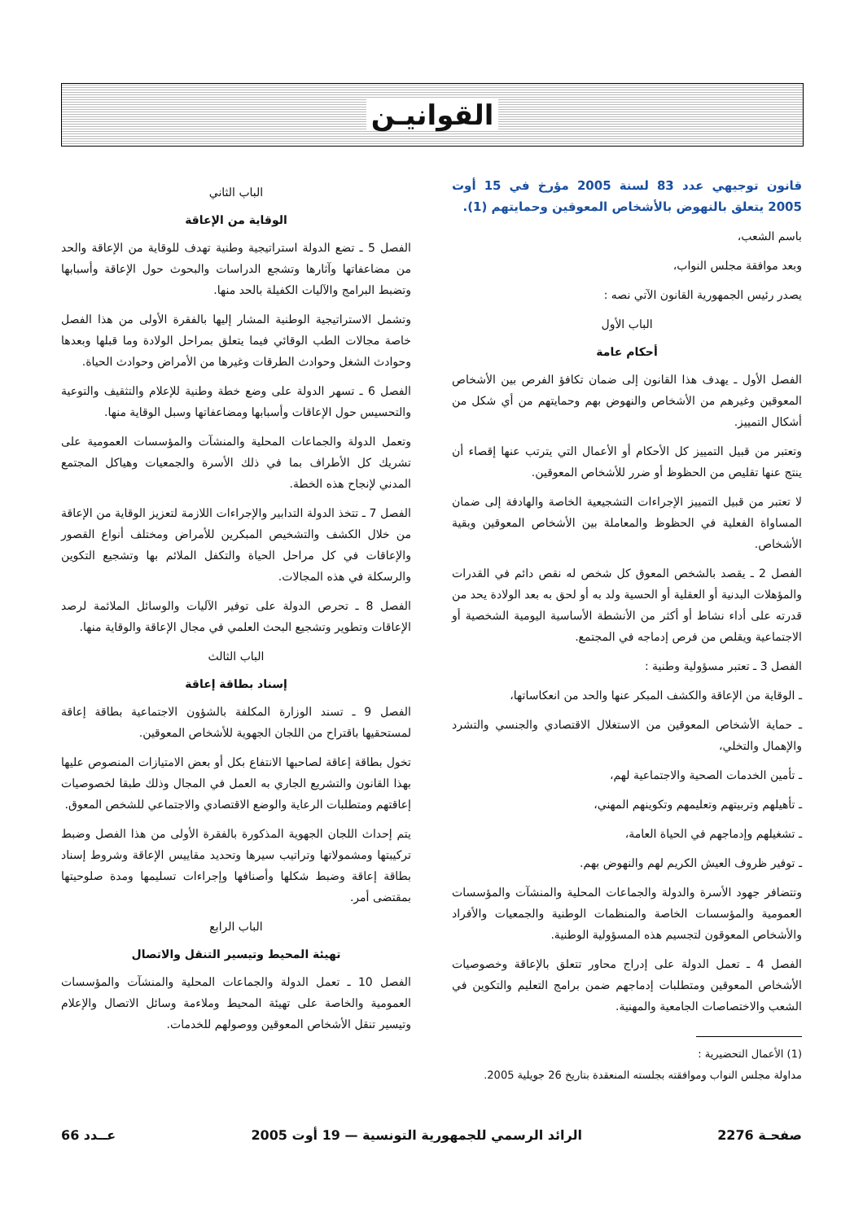القوانيـن
قانون توجيهي عدد 83 لسنة 2005 مؤرخ في 15 أوت 2005 يتعلق بالنهوض بالأشخاص المعوقين وحمايتهم (1).
باسم الشعب،
وبعد موافقة مجلس النواب،
يصدر رئيس الجمهورية القانون الآتي نصه :
الباب الأول
أحكام عامة
الفصل الأول ـ يهدف هذا القانون إلى ضمان تكافؤ الفرص بين الأشخاص المعوقين وغيرهم من الأشخاص والنهوض بهم وحمايتهم من أي شكل من أشكال التمييز.
وتعتبر من قبيل التمييز كل الأحكام أو الأعمال التي يترتب عنها إقصاء أن ينتج عنها تقليص من الحظوظ أو ضرر للأشخاص المعوقين.
لا تعتبر من قبيل التمييز الإجراءات التشجيعية الخاصة والهادفة إلى ضمان المساواة الفعلية في الحظوظ والمعاملة بين الأشخاص المعوقين وبقية الأشخاص.
الفصل 2 ـ يقصد بالشخص المعوق كل شخص له نقص دائم في القدرات والمؤهلات البدنية أو العقلية أو الحسية ولد به أو لحق به بعد الولادة يحد من قدرته على أداء نشاط أو أكثر من الأنشطة الأساسية اليومية الشخصية أو الاجتماعية ويقلص من فرص إدماجه في المجتمع.
الفصل 3 ـ تعتبر مسؤولية وطنية :
ـ الوقاية من الإعاقة والكشف المبكر عنها والحد من انعكاساتها،
ـ حماية الأشخاص المعوقين من الاستغلال الاقتصادي والجنسي والتشرد والإهمال والتخلي،
ـ تأمين الخدمات الصحية والاجتماعية لهم،
ـ تأهيلهم وتربيتهم وتعليمهم وتكوينهم المهني،
ـ تشغيلهم وإدماجهم في الحياة العامة،
ـ توفير ظروف العيش الكريم لهم والنهوض بهم.
وتتضافر جهود الأسرة والدولة والجماعات المحلية والمنشآت والمؤسسات العمومية والمؤسسات الخاصة والمنظمات الوطنية والجمعيات والأفراد والأشخاص المعوقون لتجسيم هذه المسؤولية الوطنية.
الفصل 4 ـ تعمل الدولة على إدراج محاور تتعلق بالإعاقة وخصوصيات الأشخاص المعوقين ومتطلبات إدماجهم ضمن برامج التعليم والتكوين في الشعب والاختصاصات الجامعية والمهنية.
(1) الأعمال التحضيرية :
مداولة مجلس النواب وموافقته بجلسته المنعقدة بتاريخ 26 جويلية 2005.
الباب الثاني
الوقاية من الإعاقة
الفصل 5 ـ تضع الدولة استراتيجية وطنية تهدف للوقاية من الإعاقة والحد من مضاعفاتها وآثارها وتشجع الدراسات والبحوث حول الإعاقة وأسبابها وتضبط البرامج والآليات الكفيلة بالحد منها.
وتشمل الاستراتيجية الوطنية المشار إليها بالفقرة الأولى من هذا الفصل خاصة مجالات الطب الوقائي فيما يتعلق بمراحل الولادة وما قبلها وبعدها وحوادث الشغل وحوادث الطرقات وغيرها من الأمراض وحوادث الحياة.
الفصل 6 ـ تسهر الدولة على وضع خطة وطنية للإعلام والتثقيف والتوعية والتحسيس حول الإعاقات وأسبابها ومضاعفاتها وسبل الوقاية منها.
وتعمل الدولة والجماعات المحلية والمنشآت والمؤسسات العمومية على تشريك كل الأطراف بما في ذلك الأسرة والجمعيات وهياكل المجتمع المدني لإنجاح هذه الخطة.
الفصل 7 ـ تتخذ الدولة التدابير والإجراءات اللازمة لتعزيز الوقاية من الإعاقة من خلال الكشف والتشخيص المبكرين للأمراض ومختلف أنواع القصور والإعاقات في كل مراحل الحياة والتكفل الملائم بها وتشجيع التكوين والرسكلة في هذه المجالات.
الفصل 8 ـ تحرص الدولة على توفير الآليات والوسائل الملائمة لرصد الإعاقات وتطوير وتشجيع البحث العلمي في مجال الإعاقة والوقاية منها.
الباب الثالث
إسناد بطاقة إعاقة
الفصل 9 ـ تسند الوزارة المكلفة بالشؤون الاجتماعية بطاقة إعاقة لمستحقيها باقتراح من اللجان الجهوية للأشخاص المعوقين.
تخول بطاقة إعاقة لصاحبها الانتفاع بكل أو بعض الامتيازات المنصوص عليها بهذا القانون والتشريع الجاري به العمل في المجال وذلك طبقا لخصوصيات إعاقتهم ومتطلبات الرعاية والوضع الاقتصادي والاجتماعي للشخص المعوق.
يتم إحداث اللجان الجهوية المذكورة بالفقرة الأولى من هذا الفصل وضبط تركيبتها ومشمولاتها وتراتيب سيرها وتحديد مقاييس الإعاقة وشروط إسناد بطاقة إعاقة وضبط شكلها وأصنافها وإجراءات تسليمها ومدة صلوحيتها بمقتضى أمر.
الباب الرابع
تهيئة المحيط وتيسير التنقل والاتصال
الفصل 10 ـ تعمل الدولة والجماعات المحلية والمنشآت والمؤسسات العمومية والخاصة على تهيئة المحيط وملاءمة وسائل الاتصال والإعلام وتيسير تنقل الأشخاص المعوقين ووصولهم للخدمات.
صفحـة 2276 الرائد الرسمي للجمهورية التونسية — 19 أوت 2005 عــدد 66